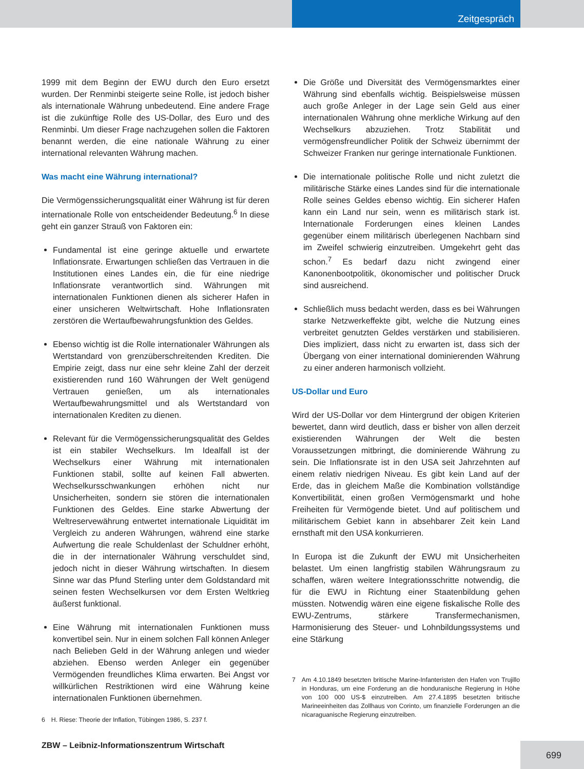Zeitgespräch
1999 mit dem Beginn der EWU durch den Euro ersetzt wurden. Der Renminbi steigerte seine Rolle, ist jedoch bisher als internationale Währung unbedeutend. Eine andere Frage ist die zukünftige Rolle des US-Dollar, des Euro und des Renminbi. Um dieser Frage nachzugehen sollen die Faktoren benannt werden, die eine nationale Währung zu einer international relevanten Währung machen.
Was macht eine Währung international?
Die Vermögenssicherungsqualität einer Währung ist für deren internationale Rolle von entscheidender Bedeutung.<sup>6</sup> In diese geht ein ganzer Strauß von Faktoren ein:
Fundamental ist eine geringe aktuelle und erwartete Inflationsrate. Erwartungen schließen das Vertrauen in die Institutionen eines Landes ein, die für eine niedrige Inflationsrate verantwortlich sind. Währungen mit internationalen Funktionen dienen als sicherer Hafen in einer unsicheren Weltwirtschaft. Hohe Inflationsraten zerstören die Wertaufbewahrungsfunktion des Geldes.
Ebenso wichtig ist die Rolle internationaler Währungen als Wertstandard von grenzüberschreitenden Krediten. Die Empirie zeigt, dass nur eine sehr kleine Zahl der derzeit existierenden rund 160 Währungen der Welt genügend Vertrauen genießen, um als internationales Wertaufbewahrungsmittel und als Wertstandard von internationalen Krediten zu dienen.
Relevant für die Vermögenssicherungsqualität des Geldes ist ein stabiler Wechselkurs. Im Idealfall ist der Wechselkurs einer Währung mit internationalen Funktionen stabil, sollte auf keinen Fall abwerten. Wechselkursschwankungen erhöhen nicht nur Unsicherheiten, sondern sie stören die internationalen Funktionen des Geldes. Eine starke Abwertung der Weltreservewährung entwertet internationale Liquidität im Vergleich zu anderen Währungen, während eine starke Aufwertung die reale Schuldenlast der Schuldner erhöht, die in der internationaler Währung verschuldet sind, jedoch nicht in dieser Währung wirtschaften. In diesem Sinne war das Pfund Sterling unter dem Goldstandard mit seinen festen Wechselkursen vor dem Ersten Weltkrieg äußerst funktional.
Eine Währung mit internationalen Funktionen muss konvertibel sein. Nur in einem solchen Fall können Anleger nach Belieben Geld in der Währung anlegen und wieder abziehen. Ebenso werden Anleger ein gegenüber Vermögenden freundliches Klima erwarten. Bei Angst vor willkürlichen Restriktionen wird eine Währung keine internationalen Funktionen übernehmen.
6 H. Riese: Theorie der Inflation, Tübingen 1986, S. 237 f.
Die Größe und Diversität des Vermögensmarktes einer Währung sind ebenfalls wichtig. Beispielsweise müssen auch große Anleger in der Lage sein Geld aus einer internationalen Währung ohne merkliche Wirkung auf den Wechselkurs abzuziehen. Trotz Stabilität und vermögensfreundlicher Politik der Schweiz übernimmt der Schweizer Franken nur geringe internationale Funktionen.
Die internationale politische Rolle und nicht zuletzt die militärische Stärke eines Landes sind für die internationale Rolle seines Geldes ebenso wichtig. Ein sicherer Hafen kann ein Land nur sein, wenn es militärisch stark ist. Internationale Forderungen eines kleinen Landes gegenüber einem militärisch überlegenen Nachbarn sind im Zweifel schwierig einzutreiben. Umgekehrt geht das schon.<sup>7</sup> Es bedarf dazu nicht zwingend einer Kanonenbootpolitik, ökonomischer und politischer Druck sind ausreichend.
Schließlich muss bedacht werden, dass es bei Währungen starke Netzwerkeffekte gibt, welche die Nutzung eines verbreitet genutzten Geldes verstärken und stabilisieren. Dies impliziert, dass nicht zu erwarten ist, dass sich der Übergang von einer international dominierenden Währung zu einer anderen harmonisch vollzieht.
US-Dollar und Euro
Wird der US-Dollar vor dem Hintergrund der obigen Kriterien bewertet, dann wird deutlich, dass er bisher von allen derzeit existierenden Währungen der Welt die besten Voraussetzungen mitbringt, die dominierende Währung zu sein. Die Inflationsrate ist in den USA seit Jahrzehnten auf einem relativ niedrigen Niveau. Es gibt kein Land auf der Erde, das in gleichem Maße die Kombination vollständige Konvertibilität, einen großen Vermögensmarkt und hohe Freiheiten für Vermögende bietet. Und auf politischem und militärischem Gebiet kann in absehbarer Zeit kein Land ernsthaft mit den USA konkurrieren.
In Europa ist die Zukunft der EWU mit Unsicherheiten belastet. Um einen langfristig stabilen Währungsraum zu schaffen, wären weitere Integrationsschritte notwendig, die für die EWU in Richtung einer Staatenbildung gehen müssten. Notwendig wären eine eigene fiskalische Rolle des EWU-Zentrums, stärkere Transfermechanismen, Harmonisierung des Steuer- und Lohnbildungssystems und eine Stärkung
7 Am 4.10.1849 besetzten britische Marine-Infanteristen den Hafen von Trujillo in Honduras, um eine Forderung an die honduranische Regierung in Höhe von 100 000 US-$ einzutreiben. Am 27.4.1895 besetzten britische Marineeinheiten das Zollhaus von Corinto, um finanzielle Forderungen an die nicaraguanische Regierung einzutreiben.
ZBW – Leibniz-Informationszentrum Wirtschaft
699